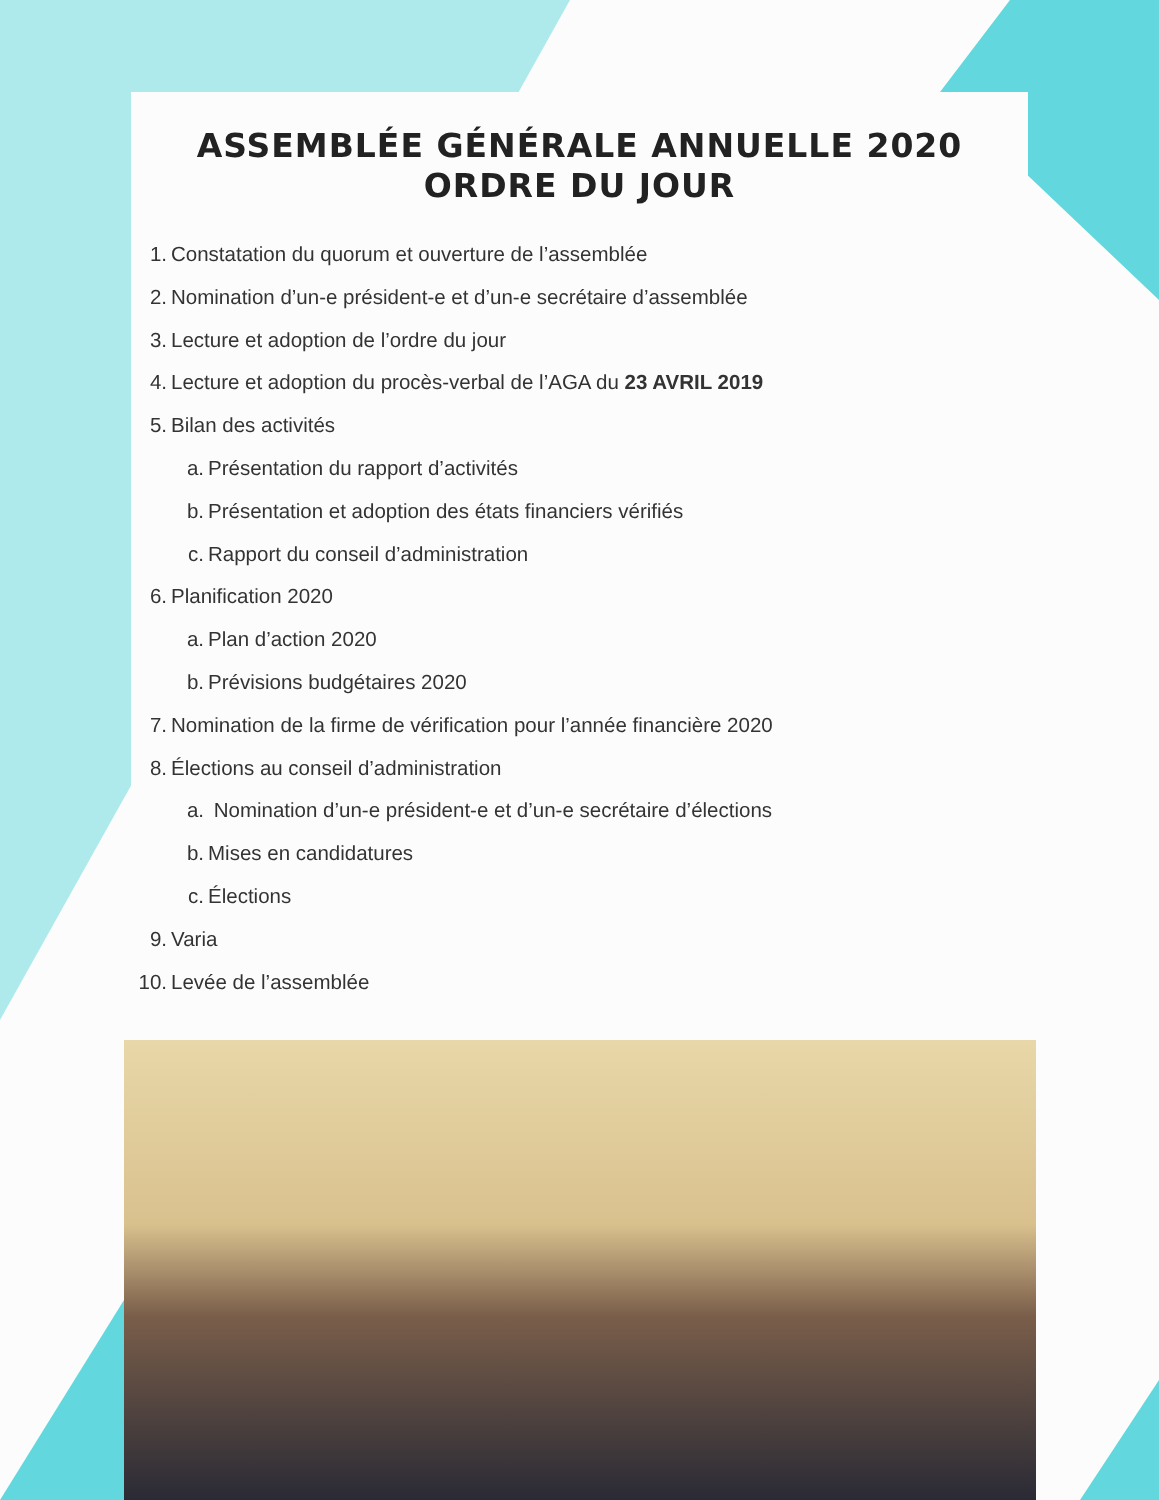ASSEMBLÉE GÉNÉRALE ANNUELLE 2020
ORDRE DU JOUR
1. Constatation du quorum et ouverture de l’assemblée
2. Nomination d’un-e président-e et d’un-e secrétaire d’assemblée
3. Lecture et adoption de l’ordre du jour
4. Lecture et adoption du procès-verbal de l’AGA du 23 AVRIL 2019
5. Bilan des activités
a. Présentation du rapport d’activités
b. Présentation et adoption des états financiers vérifiés
c. Rapport du conseil d’administration
6. Planification 2020
a. Plan d’action 2020
b. Prévisions budgétaires 2020
7. Nomination de la firme de vérification pour l’année financière 2020
8. Élections au conseil d’administration
a. Nomination d’un-e président-e et d’un-e secrétaire d’élections
b. Mises en candidatures
c. Élections
9. Varia
10. Levée de l’assemblée